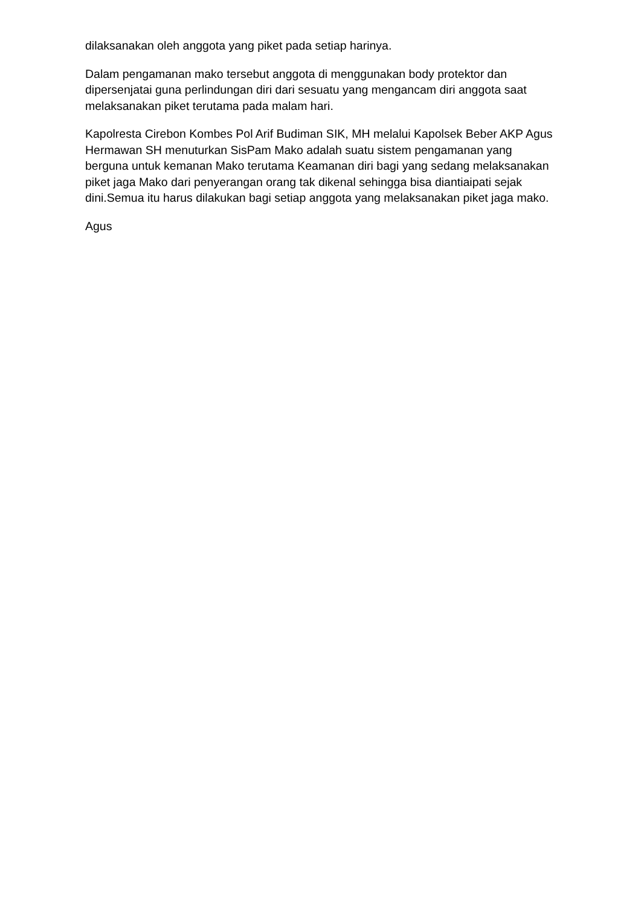dilaksanakan oleh anggota yang piket pada setiap harinya.
Dalam pengamanan mako tersebut anggota di menggunakan body protektor dan dipersenjatai guna perlindungan diri dari sesuatu yang mengancam diri anggota saat melaksanakan piket terutama pada malam hari.
Kapolresta Cirebon Kombes Pol Arif Budiman SIK, MH melalui Kapolsek Beber AKP Agus Hermawan SH menuturkan SisPam Mako adalah suatu sistem pengamanan yang berguna untuk kemanan Mako terutama Keamanan diri bagi yang sedang melaksanakan piket jaga Mako dari penyerangan orang tak dikenal sehingga bisa diantiaipati sejak dini.Semua itu harus dilakukan bagi setiap anggota yang melaksanakan piket jaga mako.
Agus